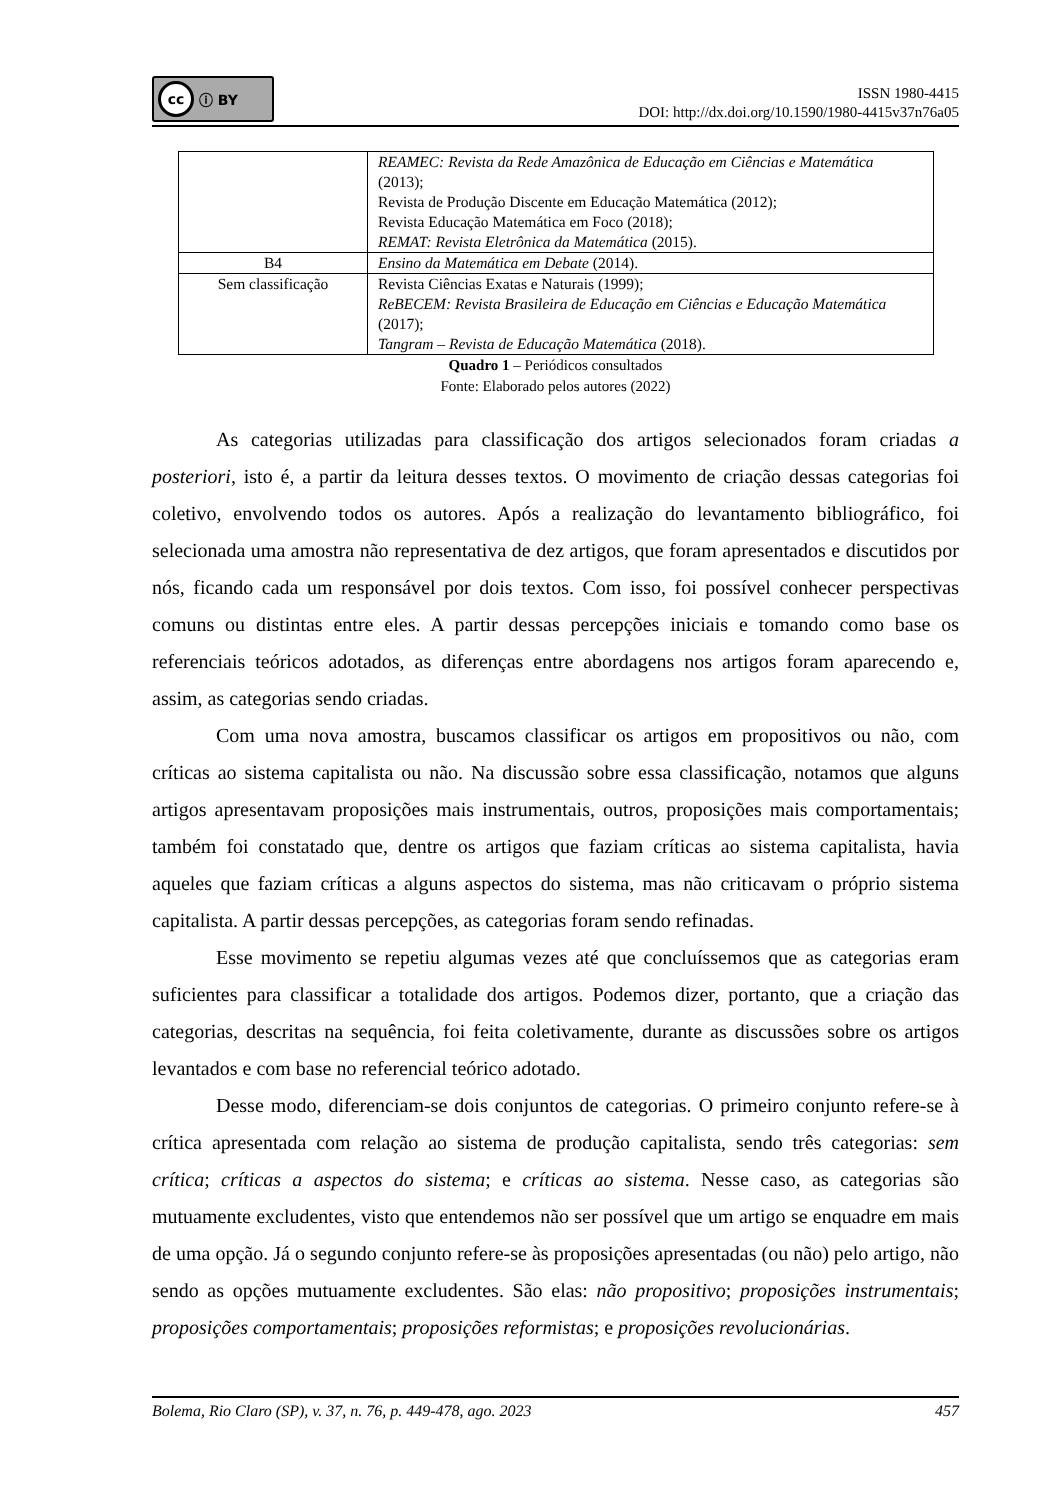cc ⓘ BY
ISSN 1980-4415
DOI: http://dx.doi.org/10.1590/1980-4415v37n76a05
| | REAMEC: Revista da Rede Amazônica de Educação em Ciências e Matemática (2013); Revista de Produção Discente em Educação Matemática (2012); Revista Educação Matemática em Foco (2018); REMAT: Revista Eletrônica da Matemática (2015). |
| B4 | Ensino da Matemática em Debate (2014). |
| Sem classificação | Revista Ciências Exatas e Naturais (1999); ReBECEM: Revista Brasileira de Educação em Ciências e Educação Matemática (2017); Tangram – Revista de Educação Matemática (2018). |
Quadro 1 – Periódicos consultados
Fonte: Elaborado pelos autores (2022)
As categorias utilizadas para classificação dos artigos selecionados foram criadas a posteriori, isto é, a partir da leitura desses textos. O movimento de criação dessas categorias foi coletivo, envolvendo todos os autores. Após a realização do levantamento bibliográfico, foi selecionada uma amostra não representativa de dez artigos, que foram apresentados e discutidos por nós, ficando cada um responsável por dois textos. Com isso, foi possível conhecer perspectivas comuns ou distintas entre eles. A partir dessas percepções iniciais e tomando como base os referenciais teóricos adotados, as diferenças entre abordagens nos artigos foram aparecendo e, assim, as categorias sendo criadas.
Com uma nova amostra, buscamos classificar os artigos em propositivos ou não, com críticas ao sistema capitalista ou não. Na discussão sobre essa classificação, notamos que alguns artigos apresentavam proposições mais instrumentais, outros, proposições mais comportamentais; também foi constatado que, dentre os artigos que faziam críticas ao sistema capitalista, havia aqueles que faziam críticas a alguns aspectos do sistema, mas não criticavam o próprio sistema capitalista. A partir dessas percepções, as categorias foram sendo refinadas.
Esse movimento se repetiu algumas vezes até que concluíssemos que as categorias eram suficientes para classificar a totalidade dos artigos. Podemos dizer, portanto, que a criação das categorias, descritas na sequência, foi feita coletivamente, durante as discussões sobre os artigos levantados e com base no referencial teórico adotado.
Desse modo, diferenciam-se dois conjuntos de categorias. O primeiro conjunto refere-se à crítica apresentada com relação ao sistema de produção capitalista, sendo três categorias: sem crítica; críticas a aspectos do sistema; e críticas ao sistema. Nesse caso, as categorias são mutuamente excludentes, visto que entendemos não ser possível que um artigo se enquadre em mais de uma opção. Já o segundo conjunto refere-se às proposições apresentadas (ou não) pelo artigo, não sendo as opções mutuamente excludentes. São elas: não propositivo; proposições instrumentais; proposições comportamentais; proposições reformistas; e proposições revolucionárias.
Bolema, Rio Claro (SP), v. 37, n. 76, p. 449-478, ago. 2023 457